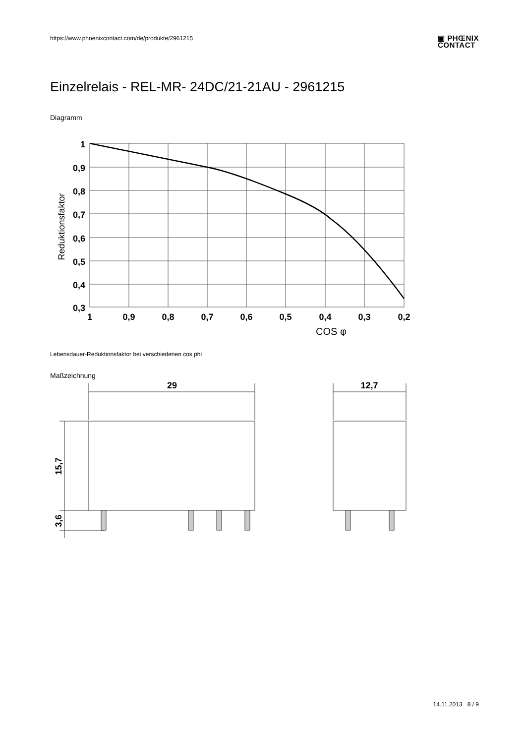https://www.phoenixcontact.com/de/produkte/2961215
▣ PHŒNIX
CONTACT
Einzelrelais - REL-MR- 24DC/21-21AU - 2961215
Diagramm
1
0,9
0,8
0,7
0,6
0,5
0,4
0,3
1
0,9
0,8
0,7
0,6
0,5
0,4
0,3
0,2
COS φ
Reduktionsfaktor
Lebensdauer-Reduktionsfaktor bei verschiedenen cos phi
Maßzeichnung
29
12,7
15,7
3,6
14.11.2013 8 / 9